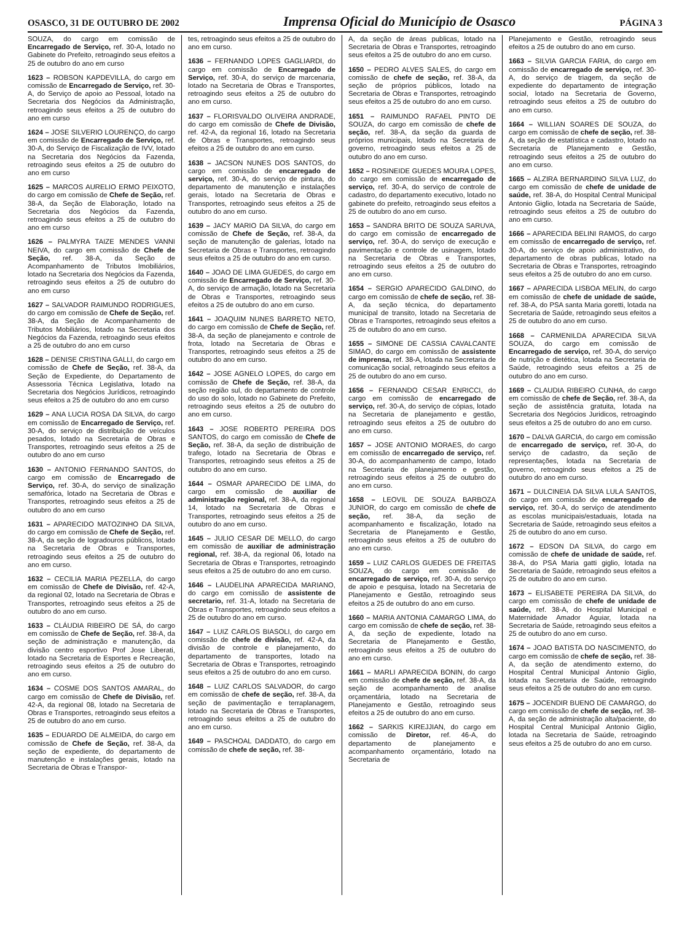OSASCO, 31 DE OUTUBRO DE 2002 Imprensa Oficial do Município de Osasco PÁGINA 3
SOUZA, do cargo em comissão de Encarregado de Serviço, ref. 30-A, lotado no Gabinete do Prefeito, retroagindo seus efeitos a 25 de outubro do ano em curso
1623 – ROBSON KAPDEVILLA, do cargo em comissão de Encarregado de Serviço, ref. 30-A, do Serviço de apoio ao Pessoal, lotado na Secretaria dos Negócios da Administração, retroagindo seus efeitos a 25 de outubro do ano em curso
1624 – JOSE SILVERIO LOURENÇO, do cargo em comissão de Encarregado de Serviço, ref. 30-A, do Serviço de Fiscalização de IVV, lotado na Secretaria dos Negócios da Fazenda, retroagindo seus efeitos a 25 de outubro do ano em curso
1625 – MARCOS AURELIO ERMO PEIXOTO, do cargo em comissão de Chefe de Seção, ref. 38-A, da Seção de Elaboração, lotado na Secretaria dos Negócios da Fazenda, retroagindo seus efeitos a 25 de outubro do ano em curso
1626 – PALMYRA TAIZE MENDES VANNI NEIVA, do cargo em comissão de Chefe de Seção, ref. 38-A, da Seção de Acompanhamento de Tributos Imobiliários, lotado na Secretaria dos Negócios da Fazenda, retroagindo seus efeitos a 25 de outubro do ano em curso
1627 – SALVADOR RAIMUNDO RODRIGUES, do cargo em comissão de Chefe de Seção, ref. 38-A, da Seção de Acompanhamento de Tributos Mobiliários, lotado na Secretaria dos Negócios da Fazenda, retroagindo seus efeitos a 25 de outubro do ano em curso
1628 – DENISE CRISTINA GALLI, do cargo em comissão de Chefe de Seção, ref. 38-A, da Seção de Expediente, do Departamento de Assessoria Técnica Legislativa, lotado na Secretaria dos Negócios Jurídicos, retroagindo seus efeitos a 25 de outubro do ano em curso
1629 – ANA LUCIA ROSA DA SILVA, do cargo em comissão de Encarregado de Serviço, ref. 30-A, do serviço de distribuição de veículos pesados, lotado na Secretaria de Obras e Transportes, retroagindo seus efeitos a 25 de outubro do ano em curso
1630 – ANTONIO FERNANDO SANTOS, do cargo em comissão de Encarregado de Serviço, ref. 30-A, do serviço de sinalização semafórica, lotado na Secretaria de Obras e Transportes, retroagindo seus efeitos a 25 de outubro do ano em curso
1631 – APARECIDO MATOZINHO DA SILVA, do cargo em comissão de Chefe de Seção, ref. 38-A, da seção de logradouros públicos, lotado na Secretaria de Obras e Transportes, retroagindo seus efeitos a 25 de outubro do ano em curso.
1632 – CECILIA MARIA PEZELLA, do cargo em comissão de Chefe de Divisão, ref. 42-A, da regional 02, lotado na Secretaria de Obras e Transportes, retroagindo seus efeitos a 25 de outubro do ano em curso.
1633 – CLÁUDIA RIBEIRO DE SÁ, do cargo em comissão de Chefe de Seção, ref. 38-A, da seção de administração e manutenção, da divisão centro esportivo Prof Jose Liberati, lotado na Secretaria de Esportes e Recreação, retroagindo seus efeitos a 25 de outubro do ano em curso.
1634 – COSME DOS SANTOS AMARAL, do cargo em comissão de Chefe de Divisão, ref. 42-A, da regional 08, lotado na Secretaria de Obras e Transportes, retroagindo seus efeitos a 25 de outubro do ano em curso.
1635 – EDUARDO DE ALMEIDA, do cargo em comissão de Chefe de Seção, ref. 38-A, da seção de expediente, do departamento de manutenção e instalações gerais, lotado na Secretaria de Obras e Transpor-
tes, retroagindo seus efeitos a 25 de outubro do ano em curso.
1636 – FERNANDO LOPES GAGLIARDI, do cargo em comissão de Encarregado de Serviço, ref. 30-A, do serviço de marcenaria, lotado na Secretaria de Obras e Transportes, retroagindo seus efeitos a 25 de outubro do ano em curso.
1637 – FLORISVALDO OLIVEIRA ANDRADE, do cargo em comissão de Chefe de Divisão, ref. 42-A, da regional 16, lotado na Secretaria de Obras e Transportes, retroagindo seus efeitos a 25 de outubro do ano em curso.
1638 – JACSON NUNES DOS SANTOS, do cargo em comissão de encarregado de serviço, ref. 30-A, do serviço de pintura, do departamento de manutenção e instalações gerais, lotado na Secretaria de Obras e Transportes, retroagindo seus efeitos a 25 de outubro do ano em curso.
1639 – JACY MARIO DA SILVA, do cargo em comissão de Chefe de Seção, ref. 38-A, da seção de manutenção de galerias, lotado na Secretaria de Obras e Transportes, retroagindo seus efeitos a 25 de outubro do ano em curso.
1640 – JOAO DE LIMA GUEDES, do cargo em comissão de Encarregado de Serviço, ref. 30-A, do serviço de armação, lotado na Secretaria de Obras e Transportes, retroagindo seus efeitos a 25 de outubro do ano em curso.
1641 – JOAQUIM NUNES BARRETO NETO, do cargo em comissão de Chefe de Seção, ref. 38-A, da seção de planejamento e controle de frota, lotado na Secretaria de Obras e Transportes, retroagindo seus efeitos a 25 de outubro do ano em curso.
1642 – JOSE AGNELO LOPES, do cargo em comissão de Chefe de Seção, ref. 38-A, da seção região sul, do departamento de controle do uso do solo, lotado no Gabinete do Prefeito, retroagindo seus efeitos a 25 de outubro do ano em curso.
1643 – JOSE ROBERTO PEREIRA DOS SANTOS, do cargo em comissão de Chefe de Seção, ref. 38-A, da seção de distribuição de trafego, lotado na Secretaria de Obras e Transportes, retroagindo seus efeitos a 25 de outubro do ano em curso.
1644 – OSMAR APARECIDO DE LIMA, do cargo em comissão de auxiliar de administração regional, ref. 38-A, da regional 14, lotado na Secretaria de Obras e Transportes, retroagindo seus efeitos a 25 de outubro do ano em curso.
1645 – JULIO CESAR DE MELLO, do cargo em comissão de auxiliar de administração regional, ref. 38-A, da regional 06, lotado na Secretaria de Obras e Transportes, retroagindo seus efeitos a 25 de outubro do ano em curso.
1646 – LAUDELINA APARECIDA MARIANO, do cargo em comissão de assistente de secretario, ref. 31-A, lotado na Secretaria de Obras e Transportes, retroagindo seus efeitos a 25 de outubro do ano em curso.
1647 – LUIZ CARLOS BIASOLI, do cargo em comissão de chefe de divisão, ref. 42-A, da divisão de controle e planejamento, do departamento de transportes, lotado na Secretaria de Obras e Transportes, retroagindo seus efeitos a 25 de outubro do ano em curso.
1648 – LUIZ CARLOS SALVADOR, do cargo em comissão de chefe de seção, ref. 38-A, da seção de pavimentação e terraplanagem, lotado na Secretaria de Obras e Transportes, retroagindo seus efeitos a 25 de outubro do ano em curso.
1649 – PASCHOAL DADDATO, do cargo em comissão de chefe de seção, ref. 38-
A, da seção de áreas publicas, lotado na Secretaria de Obras e Transportes, retroagindo seus efeitos a 25 de outubro do ano em curso.
1650 – PEDRO ALVES SALES, do cargo em comissão de chefe de seção, ref. 38-A, da seção de próprios públicos, lotado na Secretaria de Obras e Transportes, retroagindo seus efeitos a 25 de outubro do ano em curso.
1651 – RAIMUNDO RAFAEL PINTO DE SOUZA, do cargo em comissão de chefe de seção, ref. 38-A, da seção da guarda de próprios municipais, lotado na Secretaria de governo, retroagindo seus efeitos a 25 de outubro do ano em curso.
1652 – ROSINEIDE GUEDES MOURA LOPES, do cargo em comissão de encarregado de serviço, ref. 30-A, do serviço de controle de cadastro, do departamento executivo, lotado no gabinete do prefeito, retroagindo seus efeitos a 25 de outubro do ano em curso.
1653 – SANDRA BRITO DE SOUZA SARUVA, do cargo em comissão de encarregado de serviço, ref. 30-A, do serviço de execução e pavimentação e controle de usinagem, lotado na Secretaria de Obras e Transportes, retroagindo seus efeitos a 25 de outubro do ano em curso.
1654 – SERGIO APARECIDO GALDINO, do cargo em comissão de chefe de seção, ref. 38-A, da seção técnica, do departamento municipal de transito, lotado na Secretaria de Obras e Transportes, retroagindo seus efeitos a 25 de outubro do ano em curso.
1655 – SIMONE DE CASSIA CAVALCANTE SIMAO, do cargo em comissão de assistente de imprensa, ref. 38-A, lotada na Secretaria de comunicação social, retroagindo seus efeitos a 25 de outubro do ano em curso.
1656 – FERNANDO CESAR ENRICCI, do cargo em comissão de encarregado de serviço, ref. 30-A, do serviço de cópias, lotado na Secretaria de planejamento e gestão, retroagindo seus efeitos a 25 de outubro do ano em curso.
1657 – JOSE ANTONIO MORAES, do cargo em comissão de encarregado de serviço, ref. 30-A, do acompanhamento de campo, lotado na Secretaria de planejamento e gestão, retroagindo seus efeitos a 25 de outubro do ano em curso.
1658 – LEOVIL DE SOUZA BARBOZA JUNIOR, do cargo em comissão de chefe de seção, ref. 38-A, da seção de acompanhamento e fiscalização, lotado na Secretaria de Planejamento e Gestão, retroagindo seus efeitos a 25 de outubro do ano em curso.
1659 – LUIZ CARLOS GUEDES DE FREITAS SOUZA, do cargo em comissão de encarregado de serviço, ref. 30-A, do serviço de apoio e pesquisa, lotado na Secretaria de Planejamento e Gestão, retroagindo seus efeitos a 25 de outubro do ano em curso.
1660 – MARIA ANTONIA CAMARGO LIMA, do cargo em comissão de chefe de seção, ref. 38-A, da seção de expediente, lotado na Secretaria de Planejamento e Gestão, retroagindo seus efeitos a 25 de outubro do ano em curso.
1661 – MARLI APARECIDA BONIN, do cargo em comissão de chefe de seção, ref. 38-A, da seção de acompanhamento de analise orçamentária, lotado na Secretaria de Planejamento e Gestão, retroagindo seus efeitos a 25 de outubro do ano em curso.
1662 – SARKIS KIREJJIAN, do cargo em comissão de Diretor, ref. 46-A, do departamento de planejamento e acompanhamento orçamentário, lotado na Secretaria de
Planejamento e Gestão, retroagindo seus efeitos a 25 de outubro do ano em curso.
1663 – SILVIA GARCIA FARIA, do cargo em comissão de encarregado de serviço, ref. 30-A, do serviço de triagem, da seção de expediente do departamento de integração social, lotado na Secretaria de Governo, retroagindo seus efeitos a 25 de outubro do ano em curso.
1664 – WILLIAN SOARES DE SOUZA, do cargo em comissão de chefe de seção, ref. 38-A, da seção de estatística e cadastro, lotado na Secretaria de Planejamento e Gestão, retroagindo seus efeitos a 25 de outubro do ano em curso.
1665 – ALZIRA BERNARDINO SILVA LUZ, do cargo em comissão de chefe de unidade de saúde, ref. 38-A, do Hospital Central Municipal Antonio Giglio, lotada na Secretaria de Saúde, retroagindo seus efeitos a 25 de outubro do ano em curso.
1666 – APARECIDA BELINI RAMOS, do cargo em comissão de encarregado de serviço, ref. 30-A, do serviço de apoio administrativo, do departamento de obras publicas, lotado na Secretaria de Obras e Transportes, retroagindo seus efeitos a 25 de outubro do ano em curso.
1667 – APARECIDA LISBOA MELIN, do cargo em comissão de chefe de unidade de saúde, ref. 38-A, do PSA santa Maria goretti, lotada na Secretaria de Saúde, retroagindo seus efeitos a 25 de outubro do ano em curso.
1668 – CARMENILDA APARECIDA SILVA SOUZA, do cargo em comissão de Encarregado de serviço, ref. 30-A, do serviço de nutrição e dietética, lotada na Secretaria de Saúde, retroagindo seus efeitos a 25 de outubro do ano em curso.
1669 – CLAUDIA RIBEIRO CUNHA, do cargo em comissão de chefe de Seção, ref. 38-A, da seção de assistência gratuita, lotada na Secretaria dos Negócios Juridicos, retroagindo seus efeitos a 25 de outubro do ano em curso.
1670 – DALVA GARCIA, do cargo em comissão de encarregado de serviço, ref. 30-A, do serviço de cadastro, da seção de representações, lotada na Secretaria de governo, retroagindo seus efeitos a 25 de outubro do ano em curso.
1671 – DULCINEIA DA SILVA LULA SANTOS, do cargo em comissão de encarregado de serviço, ref. 30-A, do serviço de atendimento as escolas municipais/estaduais, lotada na Secretaria de Saúde, retroagindo seus efeitos a 25 de outubro do ano em curso.
1672 – EDSON DA SILVA, do cargo em comissão de chefe de unidade de saúde, ref. 38-A, do PSA Maria gatti giglio, lotada na Secretaria de Saúde, retroagindo seus efeitos a 25 de outubro do ano em curso.
1673 – ELISABETE PEREIRA DA SILVA, do cargo em comissão de chefe de unidade de saúde, ref. 38-A, do Hospital Municipal e Maternidade Amador Aguiar, lotada na Secretaria de Saúde, retroagindo seus efeitos a 25 de outubro do ano em curso.
1674 – JOAO BATISTA DO NASCIMENTO, do cargo em comissão de chefe de seção, ref. 38-A, da seção de atendimento externo, do Hospital Central Municipal Antonio Giglio, lotada na Secretaria de Saúde, retroagindo seus efeitos a 25 de outubro do ano em curso.
1675 – JOCENDIR BUENO DE CAMARGO, do cargo em comissão de chefe de seção, ref. 38-A, da seção de administração alta/paciente, do Hospital Central Municipal Antonio Giglio, lotada na Secretaria de Saúde, retroagindo seus efeitos a 25 de outubro do ano em curso.